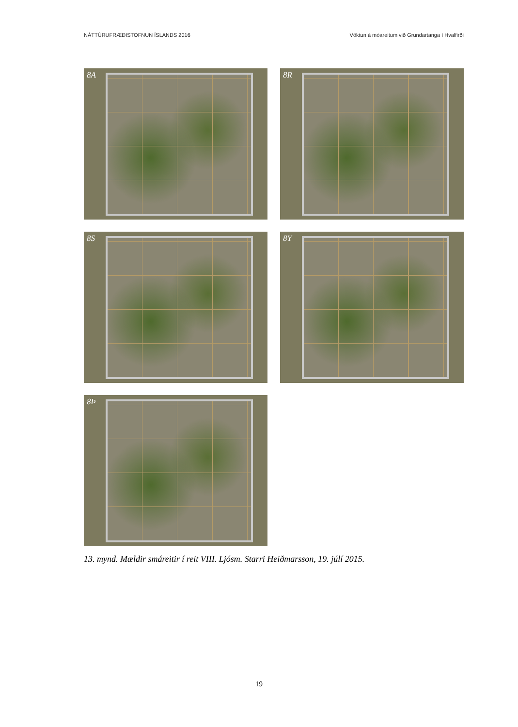NÁTTÚRUFRÆÐISTOFNUN ÍSLANDS 2016 Vöktun á móareitum við Grundartanga í Hvalfirði
8A
8R
8S
8Y
8Þ
13. mynd. Mældir smáreitir í reit VIII. Ljósm. Starri Heiðmarsson, 19. júlí 2015.
19